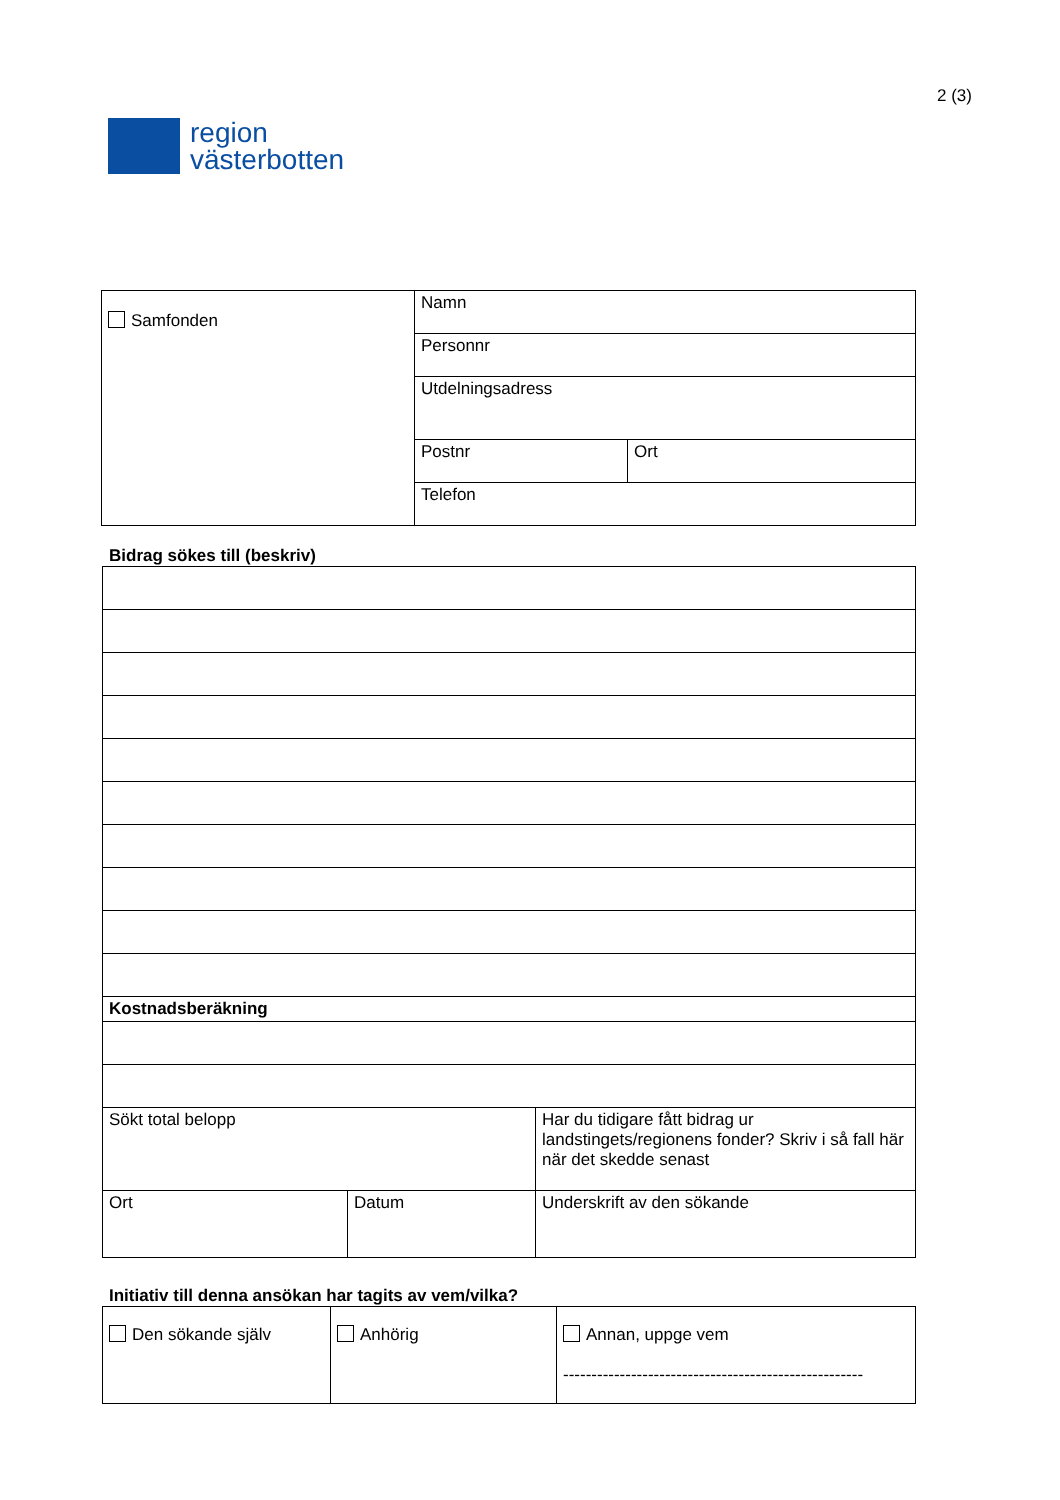region
västerbotten
2 (3)
| Samfonden | Namn | |
| | Personnr | |
| | Utdelningsadress | |
| | Postnr | Ort |
| | Telefon | |
Bidrag sökes till (beskriv)
| Kostnadsberäkning | | |
| Sökt total belopp | | Har du tidigare fått bidrag ur landstingets/regionens fonder? Skriv i så fall här när det skedde senast |
| Ort | Datum | Underskrift av den sökande |
Initiativ till denna ansökan har tagits av vem/vilka?
| Den sökande själv | Anhörig | Annan, uppge vem ----------------------------------------------------- |